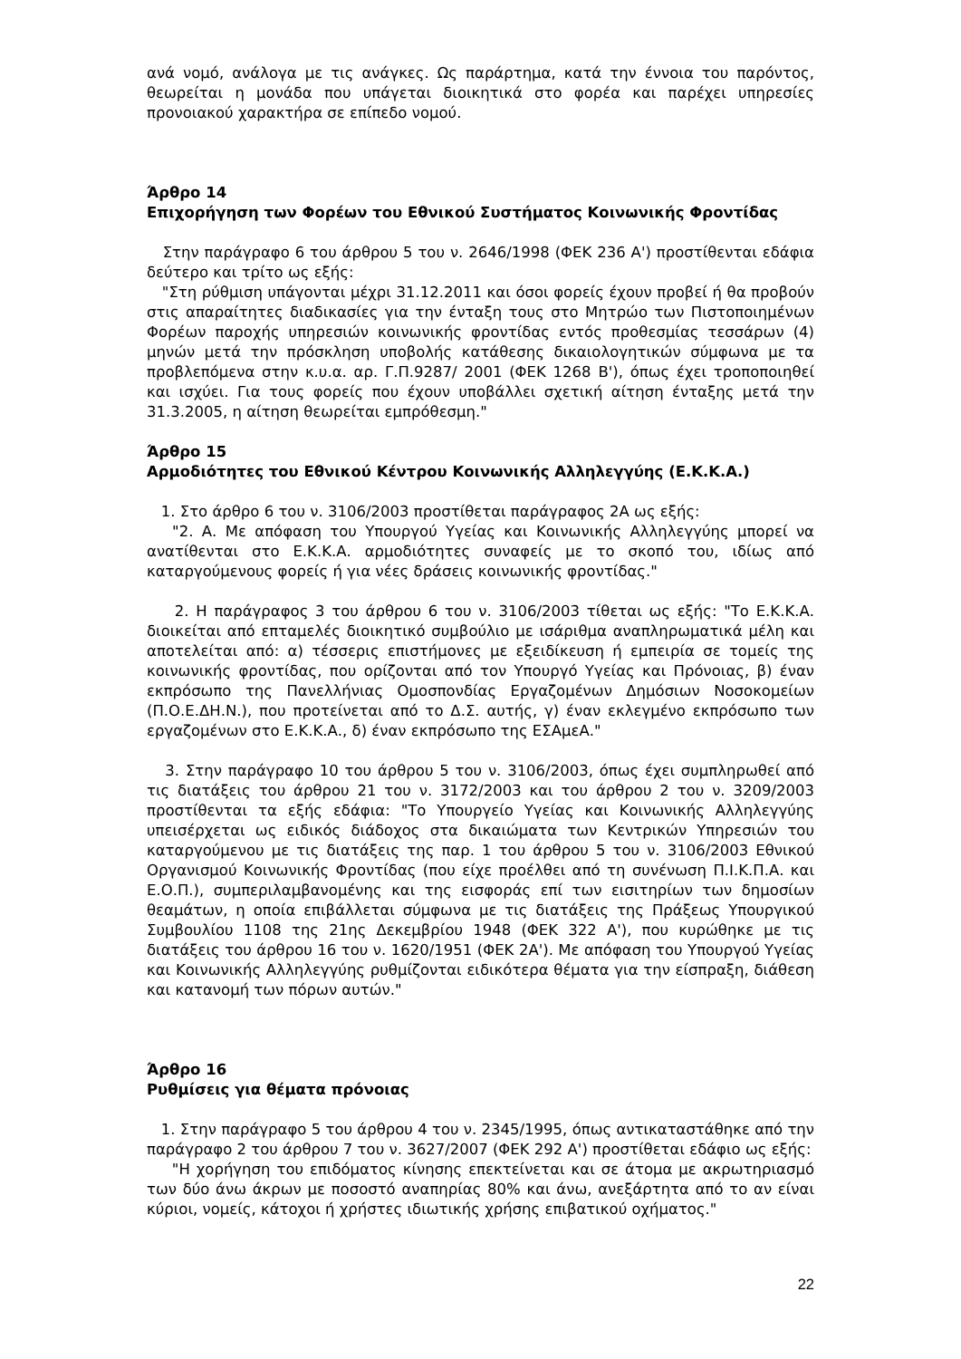ανά νομό, ανάλογα με τις ανάγκες. Ως παράρτημα, κατά την έννοια του παρόντος, θεωρείται η μονάδα που υπάγεται διοικητικά στο φορέα και παρέχει υπηρεσίες προνοιακού χαρακτήρα σε επίπεδο νομού.
Άρθρο 14
Επιχορήγηση των Φορέων του Εθνικού Συστήματος Κοινωνικής Φροντίδας
Στην παράγραφο 6 του άρθρου 5 του ν. 2646/1998 (ΦΕΚ 236 Α') προστίθενται εδάφια δεύτερο και τρίτο ως εξής:
"Στη ρύθμιση υπάγονται μέχρι 31.12.2011 και όσοι φορείς έχουν προβεί ή θα προβούν στις απαραίτητες διαδικασίες για την ένταξη τους στο Μητρώο των Πιστοποιημένων Φορέων παροχής υπηρεσιών κοινωνικής φροντίδας εντός προθεσμίας τεσσάρων (4) μηνών μετά την πρόσκληση υποβολής κατάθεσης δικαιολογητικών σύμφωνα με τα προβλεπόμενα στην κ.υ.α. αρ. Γ.Π.9287/ 2001 (ΦΕΚ 1268 Β'), όπως έχει τροποποιηθεί και ισχύει. Για τους φορείς που έχουν υποβάλλει σχετική αίτηση ένταξης μετά την 31.3.2005, η αίτηση θεωρείται εμπρόθεσμη."
Άρθρο 15
Αρμοδιότητες του Εθνικού Κέντρου Κοινωνικής Αλληλεγγύης (Ε.Κ.Κ.Α.)
1. Στο άρθρο 6 του ν. 3106/2003 προστίθεται παράγραφος 2Α ως εξής:
"2. Α. Με απόφαση του Υπουργού Υγείας και Κοινωνικής Αλληλεγγύης μπορεί να ανατίθενται στο Ε.Κ.Κ.Α. αρμοδιότητες συναφείς με το σκοπό του, ιδίως από καταργούμενους φορείς ή για νέες δράσεις κοινωνικής φροντίδας."
2. Η παράγραφος 3 του άρθρου 6 του ν. 3106/2003 τίθεται ως εξής: "Το Ε.Κ.Κ.Α. διοικείται από επταμελές διοικητικό συμβούλιο με ισάριθμα αναπληρωματικά μέλη και αποτελείται από: α) τέσσερις επιστήμονες με εξειδίκευση ή εμπειρία σε τομείς της κοινωνικής φροντίδας, που ορίζονται από τον Υπουργό Υγείας και Πρόνοιας, β) έναν εκπρόσωπο της Πανελλήνιας Ομοσπονδίας Εργαζομένων Δημόσιων Νοσοκομείων (Π.Ο.Ε.ΔΗ.Ν.), που προτείνεται από το Δ.Σ. αυτής, γ) έναν εκλεγμένο εκπρόσωπο των εργαζομένων στο Ε.Κ.Κ.Α., δ) έναν εκπρόσωπο της ΕΣΑμεΑ."
3. Στην παράγραφο 10 του άρθρου 5 του ν. 3106/2003, όπως έχει συμπληρωθεί από τις διατάξεις του άρθρου 21 του ν. 3172/2003 και του άρθρου 2 του ν. 3209/2003 προστίθενται τα εξής εδάφια: "Το Υπουργείο Υγείας και Κοινωνικής Αλληλεγγύης υπεισέρχεται ως ειδικός διάδοχος στα δικαιώματα των Κεντρικών Υπηρεσιών του καταργούμενου με τις διατάξεις της παρ. 1 του άρθρου 5 του ν. 3106/2003 Εθνικού Οργανισμού Κοινωνικής Φροντίδας (που είχε προέλθει από τη συνένωση Π.Ι.Κ.Π.Α. και Ε.Ο.Π.), συμπεριλαμβανομένης και της εισφοράς επί των εισιτηρίων των δημοσίων θεαμάτων, η οποία επιβάλλεται σύμφωνα με τις διατάξεις της Πράξεως Υπουργικού Συμβουλίου 1108 της 21ης Δεκεμβρίου 1948 (ΦΕΚ 322 Α'), που κυρώθηκε με τις διατάξεις του άρθρου 16 του ν. 1620/1951 (ΦΕΚ 2Α'). Με απόφαση του Υπουργού Υγείας και Κοινωνικής Αλληλεγγύης ρυθμίζονται ειδικότερα θέματα για την είσπραξη, διάθεση και κατανομή των πόρων αυτών."
Άρθρο 16
Ρυθμίσεις για θέματα πρόνοιας
1. Στην παράγραφο 5 του άρθρου 4 του ν. 2345/1995, όπως αντικαταστάθηκε από την παράγραφο 2 του άρθρου 7 του ν. 3627/2007 (ΦΕΚ 292 Α') προστίθεται εδάφιο ως εξής:
"Η χορήγηση του επιδόματος κίνησης επεκτείνεται και σε άτομα με ακρωτηριασμό των δύο άνω άκρων με ποσοστό αναπηρίας 80% και άνω, ανεξάρτητα από το αν είναι κύριοι, νομείς, κάτοχοι ή χρήστες ιδιωτικής χρήσης επιβατικού οχήματος."
22